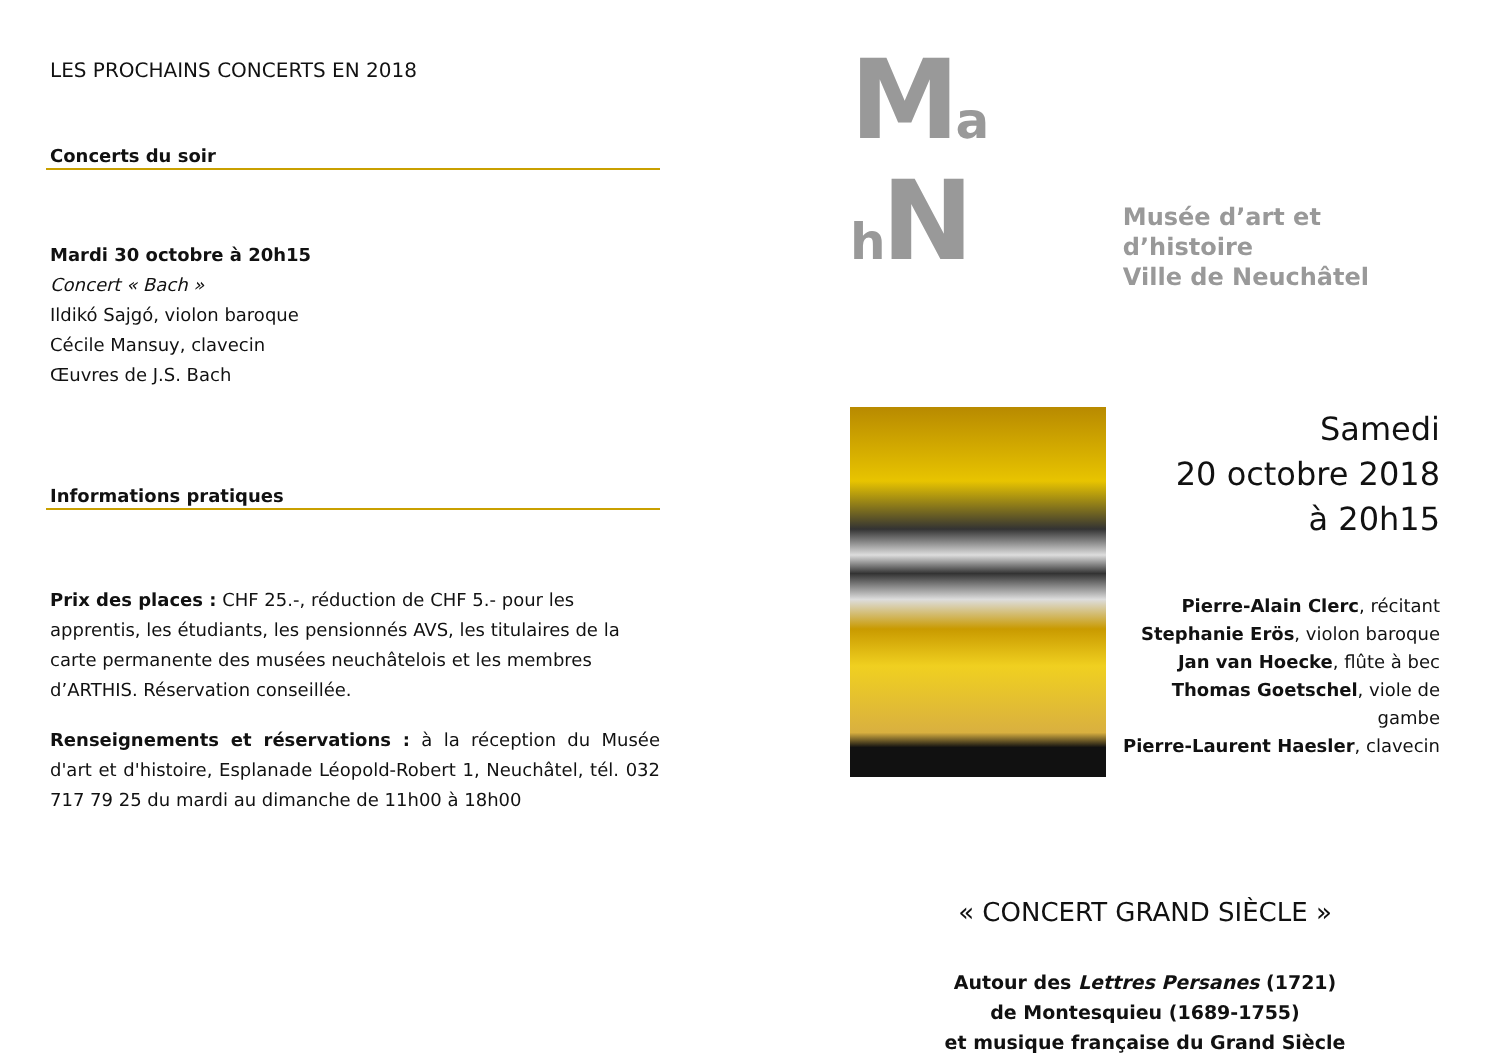LES PROCHAINS CONCERTS EN 2018
Concerts du soir
Mardi 30 octobre à 20h15
Concert « Bach »
Ildikó Sajgó, violon baroque
Cécile Mansuy, clavecin
Œuvres de J.S. Bach
Informations pratiques
Prix des places : CHF 25.-, réduction de CHF 5.- pour les apprentis, les étudiants, les pensionnés AVS, les titulaires de la carte permanente des musées neuchâtelois et les membres d’ARTHIS. Réservation conseillée.
Renseignements et réservations : à la réception du Musée d'art et d'histoire, Esplanade Léopold-Robert 1, Neuchâtel, tél. 032 717 79 25 du mardi au dimanche de 11h00 à 18h00
Ma h N
Musée d’art et d’histoire
Ville de Neuchâtel
Samedi
20 octobre 2018
à 20h15
Pierre-Alain Clerc, récitant
Stephanie Erös, violon baroque
Jan van Hoecke, flûte à bec
Thomas Goetschel, viole de gambe
Pierre-Laurent Haesler, clavecin
« CONCERT GRAND SIÈCLE »
Autour des Lettres Persanes (1721)
de Montesquieu (1689-1755)
et musique française du Grand Siècle